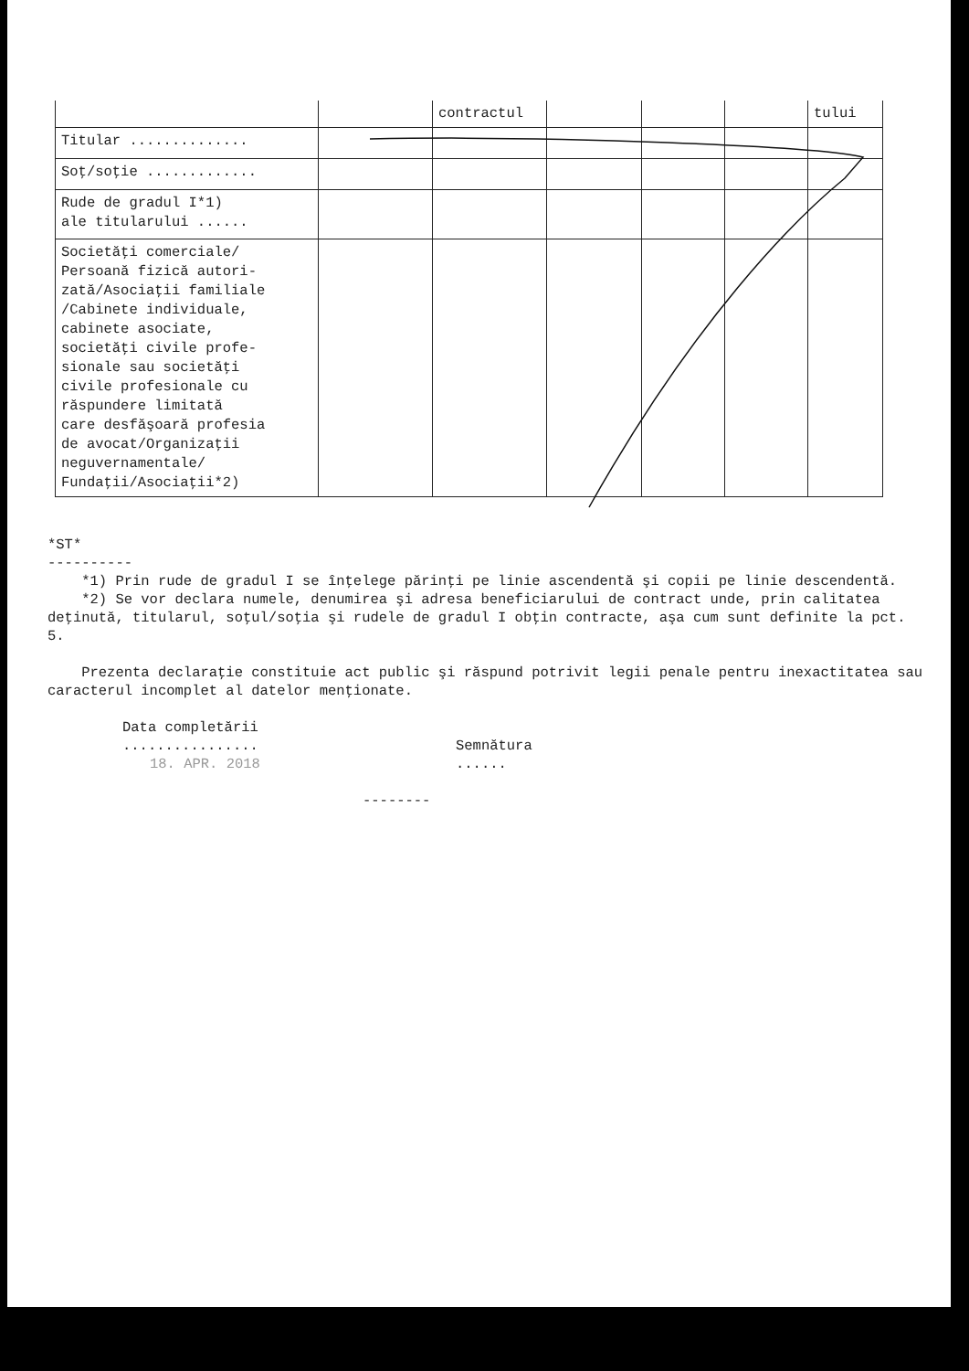| | | contractul | | | | tului |
| Titular .............. | | | | | | |
| Soţ/soţie ............. | | | | | | |
| Rude de gradul I*1) ale titularului ...... | | | | | | |
| Societăţi comerciale/ Persoană fizică autori- zată/Asociaţii familiale /Cabinete individuale, cabinete asociate, societăţi civile profe- sionale sau societăţi civile profesionale cu răspundere limitată care desfăşoară profesia de avocat/Organizaţii neguvernamentale/ Fundaţii/Asociaţii*2) | | | | | | |
*ST*
----------
*1) Prin rude de gradul I se înţelege părinţi pe linie ascendentă şi copii pe linie descendentă.
*2) Se vor declara numele, denumirea şi adresa beneficiarului de contract unde, prin calitatea deţinută, titularul, soţul/soţia şi rudele de gradul I obţin contracte, aşa cum sunt definite la pct. 5.
Prezenta declaraţie constituie act public şi răspund potrivit legii penale pentru inexactitatea sau caracterul incomplet al datelor menţionate.
Data completării
................
18. APR. 2018
Semnătura
......
--------